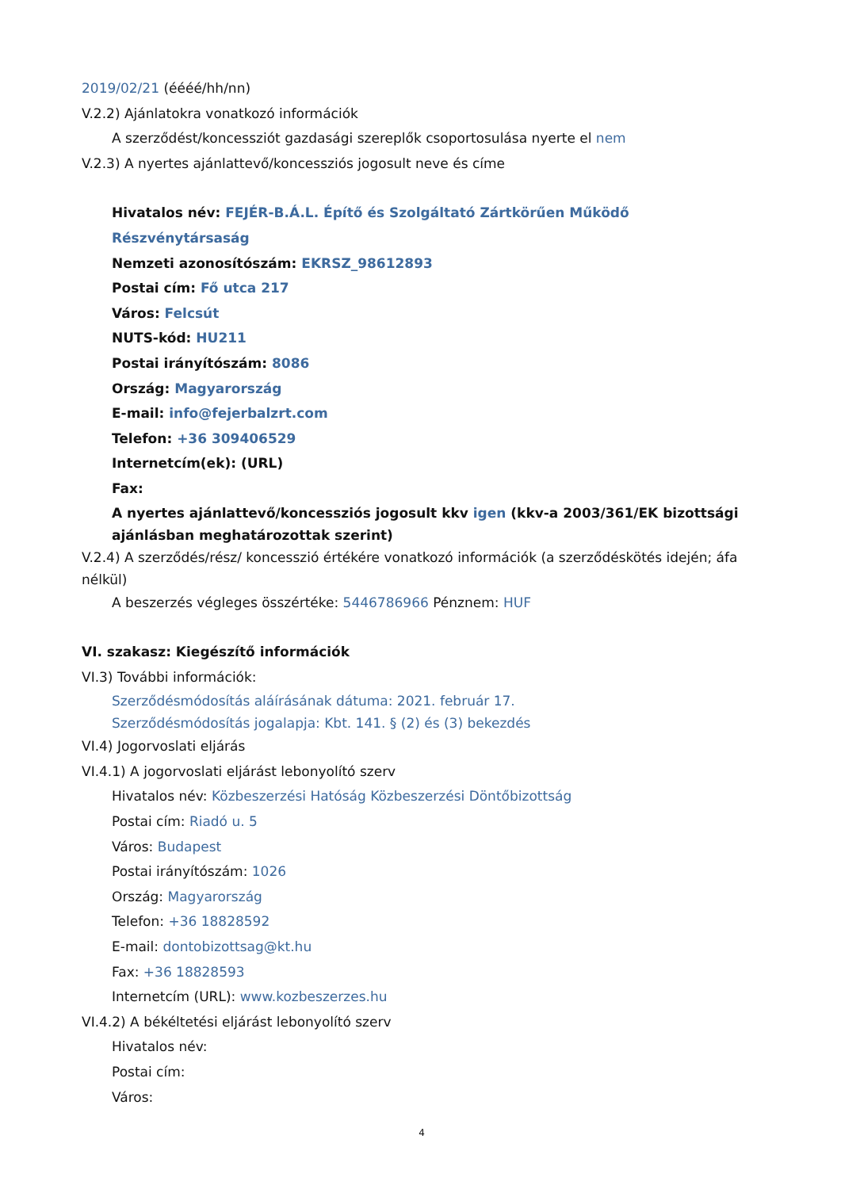2019/02/21 (éééé/hh/nn)
V.2.2) Ajánlatokra vonatkozó információk
A szerződést/koncessziót gazdasági szereplők csoportosulása nyerte el nem
V.2.3) A nyertes ajánlattevő/koncessziós jogosult neve és címe
Hivatalos név: FEJÉR-B.Á.L. Építő és Szolgáltató Zártkörűen Működő Részvénytársaság
Nemzeti azonosítószám: EKRSZ_98612893
Postai cím: Fő utca 217
Város: Felcsút
NUTS-kód: HU211
Postai irányítószám: 8086
Ország: Magyarország
E-mail: info@fejerbalzrt.com
Telefon: +36 309406529
Internetcím(ek): (URL)
Fax:
A nyertes ajánlattevő/koncessziós jogosult kkv igen (kkv-a 2003/361/EK bizottsági ajánlásban meghatározottak szerint)
V.2.4) A szerződés/rész/ koncesszió értékére vonatkozó információk (a szerződéskötés idején; áfa nélkül)
A beszerzés végleges összértéke: 5446786966 Pénznem: HUF
VI. szakasz: Kiegészítő információk
VI.3) További információk:
Szerződésmódosítás aláírásának dátuma: 2021. február 17.
Szerződésmódosítás jogalapja: Kbt. 141. § (2) és (3) bekezdés
VI.4) Jogorvoslati eljárás
VI.4.1) A jogorvoslati eljárást lebonyolító szerv
Hivatalos név: Közbeszerzési Hatóság Közbeszerzési Döntőbizottság
Postai cím: Riadó u. 5
Város: Budapest
Postai irányítószám: 1026
Ország: Magyarország
Telefon: +36 18828592
E-mail: dontobizottsag@kt.hu
Fax: +36 18828593
Internetcím (URL): www.kozbeszerzes.hu
VI.4.2) A békéltetési eljárást lebonyolító szerv
Hivatalos név:
Postai cím:
Város:
4